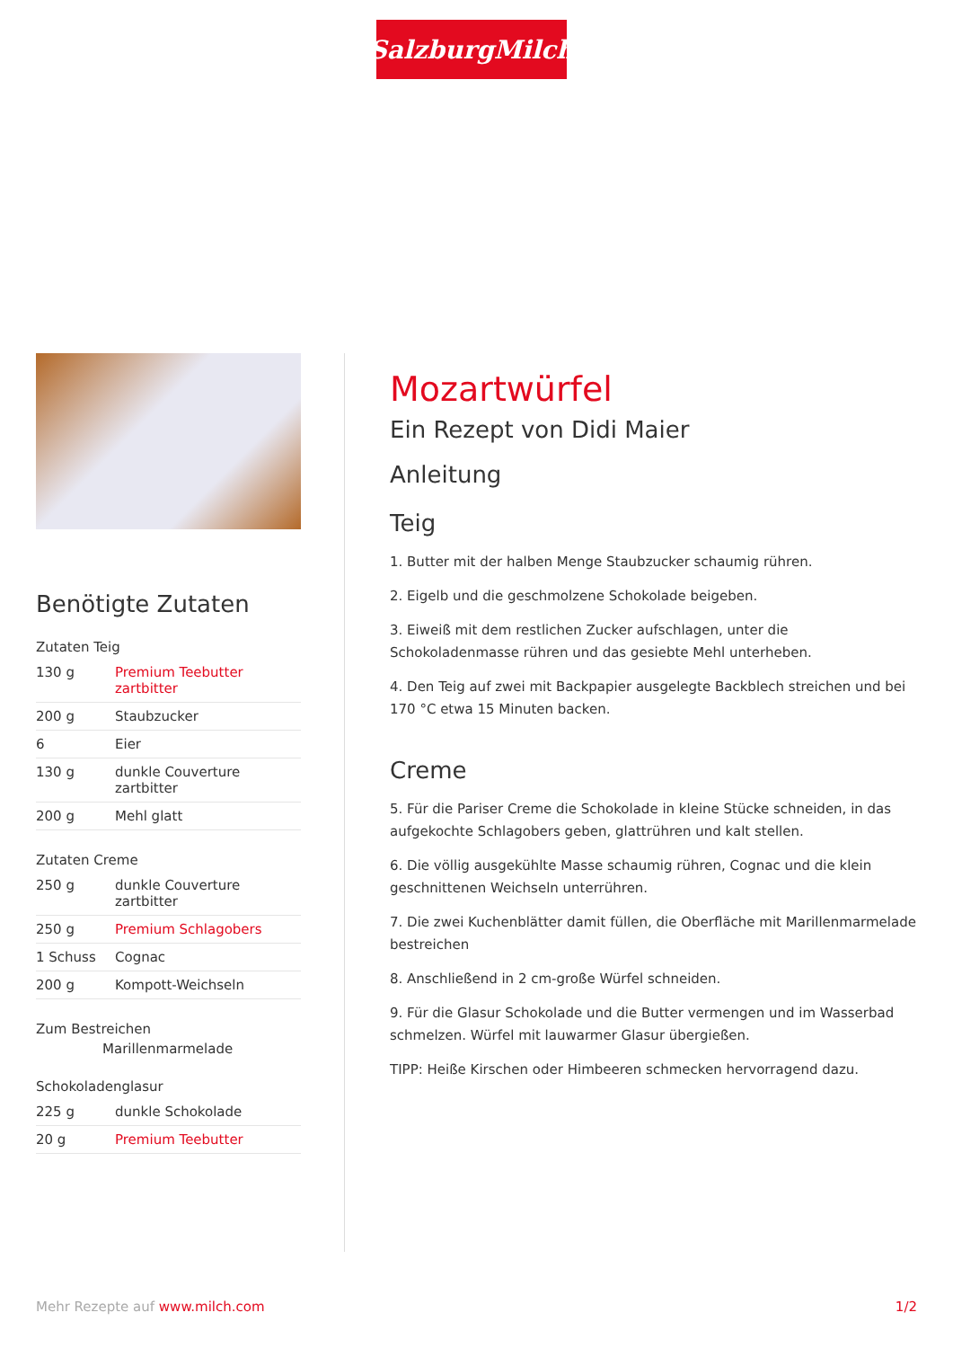SalzburgMilch
Benötigte Zutaten
Zutaten Teig
| 130 g | Premium Teebutter zartbitter |
| 200 g | Staubzucker |
| 6 | Eier |
| 130 g | dunkle Couverture zartbitter |
| 200 g | Mehl glatt |
Zutaten Creme
| 250 g | dunkle Couverture zartbitter |
| 250 g | Premium Schlagobers |
| 1 Schuss | Cognac |
| 200 g | Kompott-Weichseln |
Zum Bestreichen
Marillenmarmelade
Schokoladenglasur
| 225 g | dunkle Schokolade |
| 20 g | Premium Teebutter |
Mozartwürfel
Ein Rezept von Didi Maier
Anleitung
Teig
1. Butter mit der halben Menge Staubzucker schaumig rühren.
2. Eigelb und die geschmolzene Schokolade beigeben.
3. Eiweiß mit dem restlichen Zucker aufschlagen, unter die Schokoladenmasse rühren und das gesiebte Mehl unterheben.
4. Den Teig auf zwei mit Backpapier ausgelegte Backblech streichen und bei 170 °C etwa 15 Minuten backen.
Creme
5. Für die Pariser Creme die Schokolade in kleine Stücke schneiden, in das aufgekochte Schlagobers geben, glattrühren und kalt stellen.
6. Die völlig ausgekühlte Masse schaumig rühren, Cognac und die klein geschnittenen Weichseln unterrühren.
7. Die zwei Kuchenblätter damit füllen, die Oberfläche mit Marillenmarmelade bestreichen
8. Anschließend in 2 cm-große Würfel schneiden.
9. Für die Glasur Schokolade und die Butter vermengen und im Wasserbad schmelzen. Würfel mit lauwarmer Glasur übergießen.
TIPP: Heiße Kirschen oder Himbeeren schmecken hervorragend dazu.
Mehr Rezepte auf www.milch.com 1/2